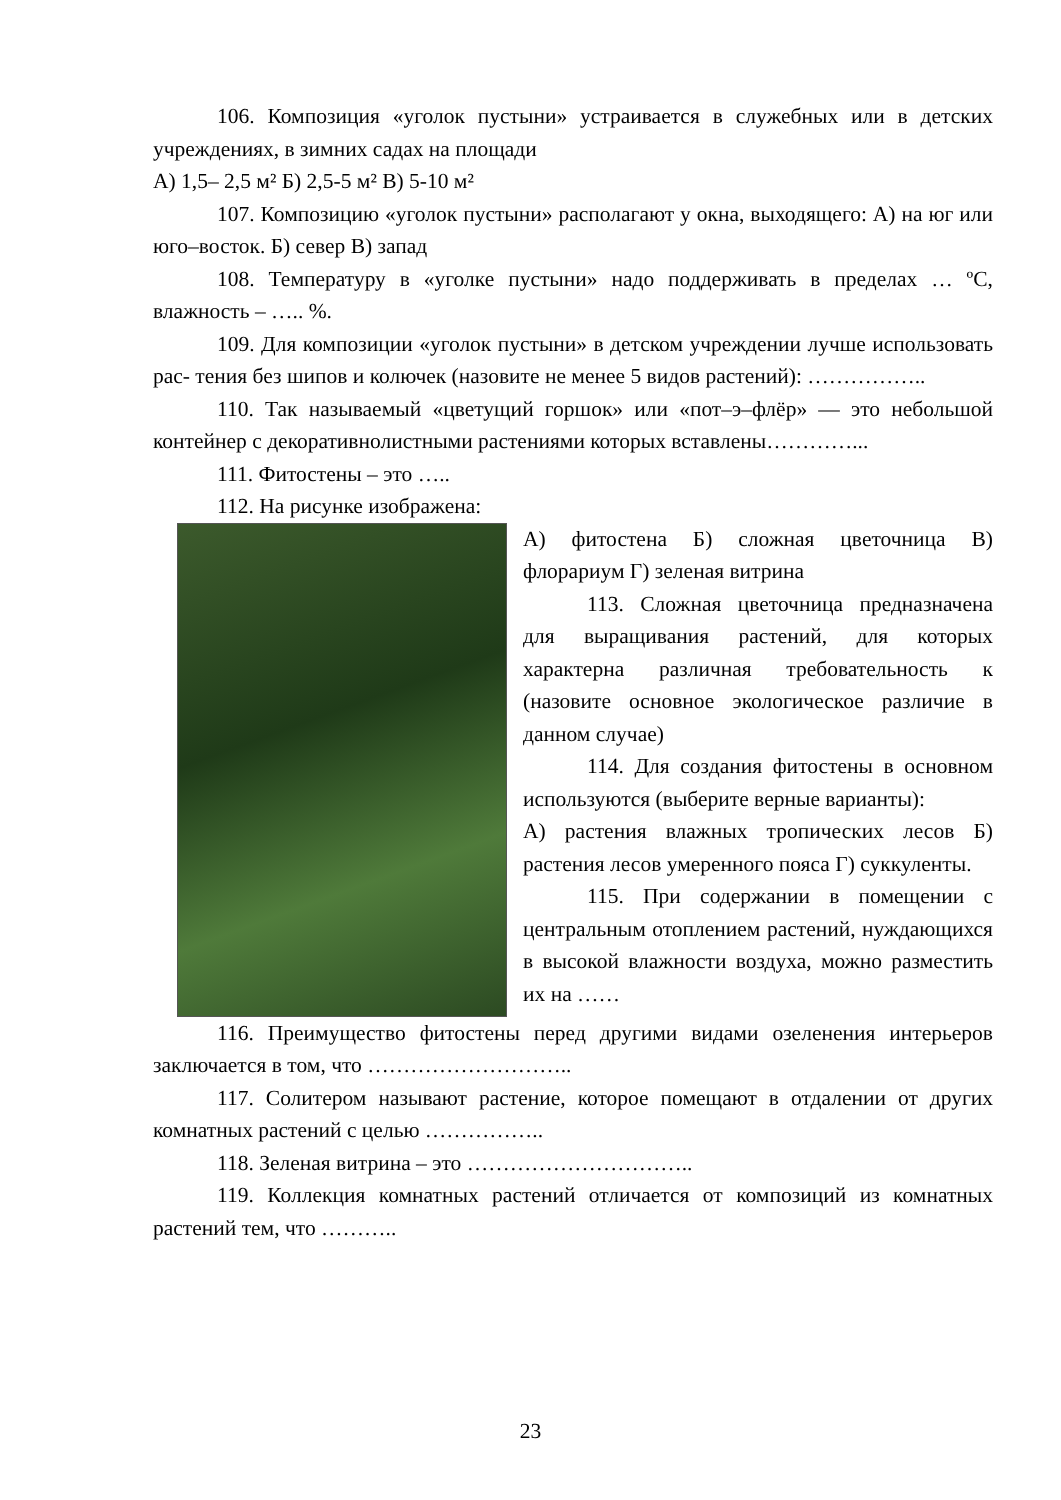106. Композиция «уголок пустыни» устраивается в служебных или в детских учреждениях, в зимних садах на площади
А) 1,5– 2,5 м² Б) 2,5-5 м² В) 5-10 м²
107. Композицию «уголок пустыни» располагают у окна, выходящего: А) на юг или юго–восток. Б) север В) запад
108. Температуру в «уголке пустыни» надо поддерживать в пределах … ºС, влажность – ….. %.
109. Для композиции «уголок пустыни» в детском учреждении лучше использовать рас- тения без шипов и колючек (назовите не менее 5 видов растений): ……………..
110. Так называемый «цветущий горшок» или «пот–э–флёр» — это небольшой контейнер с декоративнолистными растениями которых вставлены…………...
111. Фитостены – это …..
112. На рисунке изображена:
А) фитостена Б) сложная цветочница В) флорариум Г) зеленая витрина
113. Сложная цветочница предназначена для выращивания растений, для которых характерна различная требовательность к (назовите основное экологическое различие в данном случае)
114. Для создания фитостены в основном используются (выберите верные варианты):
А) растения влажных тропических лесов Б) растения лесов умеренного пояса Г) суккуленты.
115. При содержании в помещении с центральным отоплением растений, нуждающихся в высокой влажности воздуха, можно разместить их на ……
116. Преимущество фитостены перед другими видами озеленения интерьеров заключается в том, что ………………………..
117. Солитером называют растение, которое помещают в отдалении от других комнатных растений с целью ……………..
118. Зеленая витрина – это …………………………..
119. Коллекция комнатных растений отличается от композиций из комнатных растений тем, что ………..
23